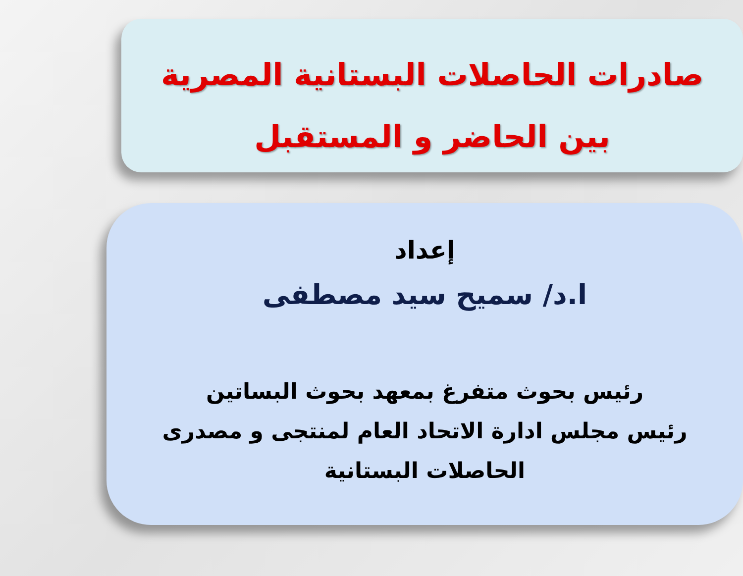صادرات الحاصلات البستانية المصرية
بين الحاضر و المستقبل
إعداد
ا.د/ سميح سيد مصطفى
رئيس بحوث متفرغ بمعهد بحوث البساتين
رئيس مجلس ادارة الاتحاد العام لمنتجى و مصدرى
الحاصلات البستانية